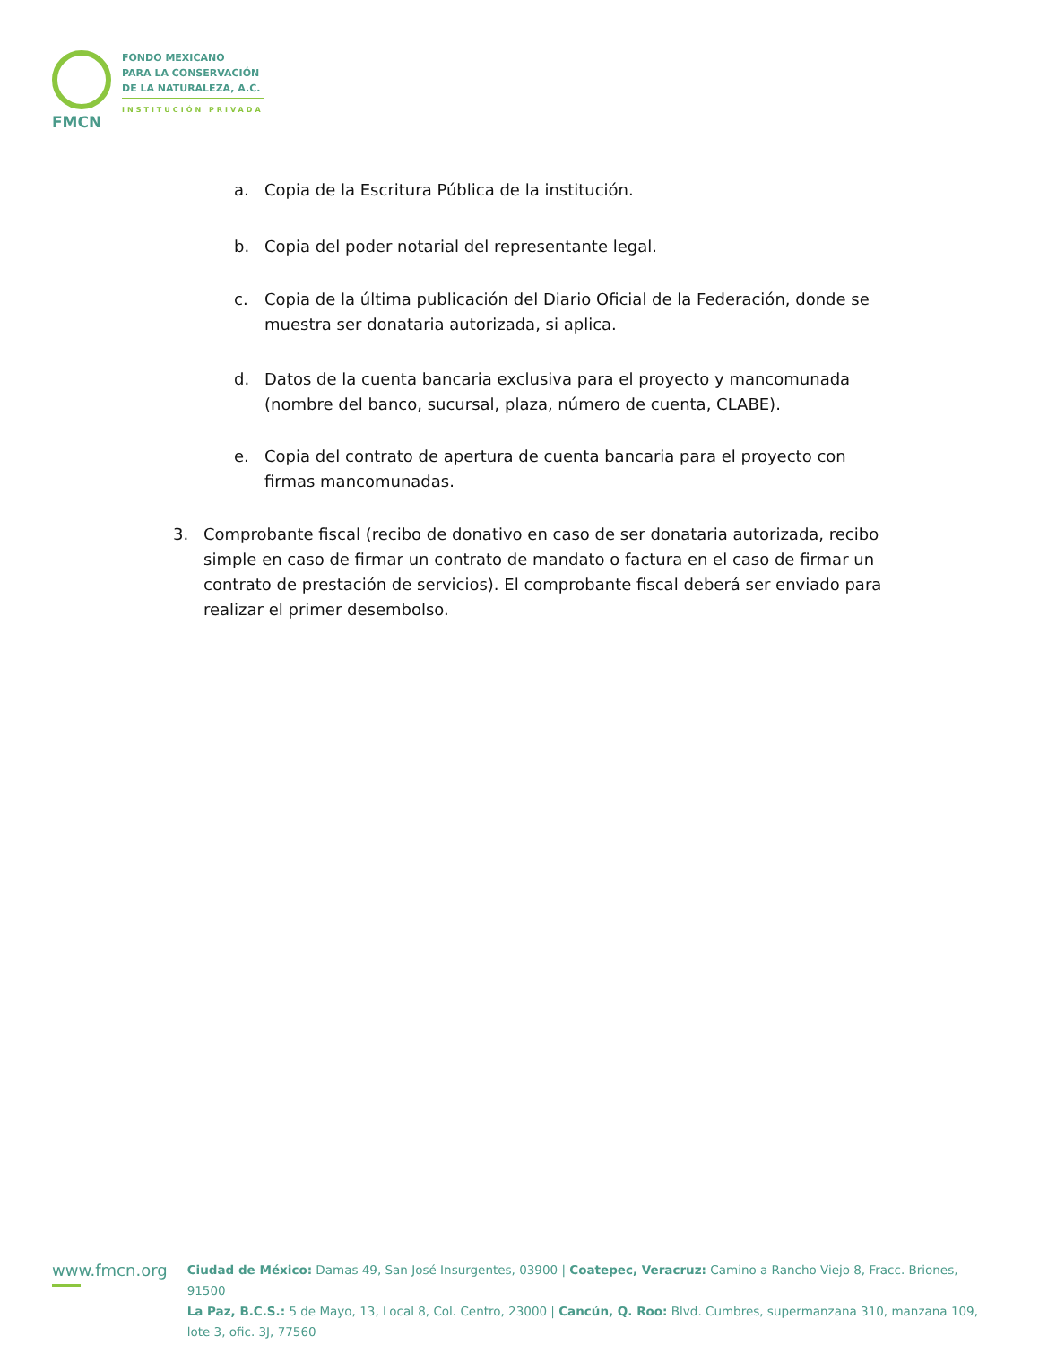FMCN
FONDO MEXICANO
PARA LA CONSERVACIÓN
DE LA NATURALEZA, A.C.
INSTITUCIÓN PRIVADA
a. Copia de la Escritura Pública de la institución.
b. Copia del poder notarial del representante legal.
c. Copia de la última publicación del Diario Oficial de la Federación, donde se muestra ser donataria autorizada, si aplica.
d. Datos de la cuenta bancaria exclusiva para el proyecto y mancomunada (nombre del banco, sucursal, plaza, número de cuenta, CLABE).
e. Copia del contrato de apertura de cuenta bancaria para el proyecto con firmas mancomunadas.
3. Comprobante fiscal (recibo de donativo en caso de ser donataria autorizada, recibo simple en caso de firmar un contrato de mandato o factura en el caso de firmar un contrato de prestación de servicios). El comprobante fiscal deberá ser enviado para realizar el primer desembolso.
www.fmcn.org
Ciudad de México: Damas 49, San José Insurgentes, 03900 | Coatepec, Veracruz: Camino a Rancho Viejo 8, Fracc. Briones, 91500
La Paz, B.C.S.: 5 de Mayo, 13, Local 8, Col. Centro, 23000 | Cancún, Q. Roo: Blvd. Cumbres, supermanzana 310, manzana 109, lote 3, ofic. 3J, 77560